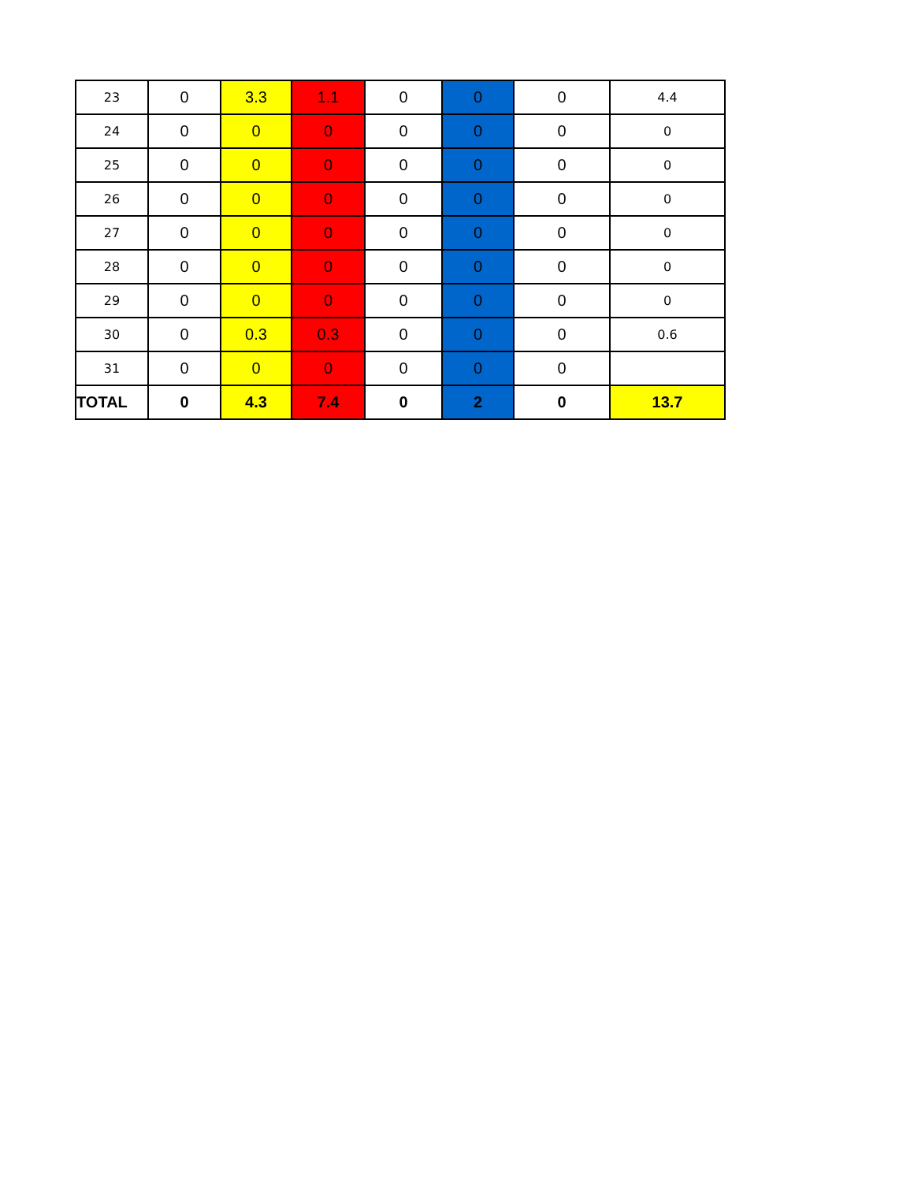| 23 | 0 | 3.3 | 1.1 | 0 | 0 | 0 | 4.4 |
| 24 | 0 | 0 | 0 | 0 | 0 | 0 | 0 |
| 25 | 0 | 0 | 0 | 0 | 0 | 0 | 0 |
| 26 | 0 | 0 | 0 | 0 | 0 | 0 | 0 |
| 27 | 0 | 0 | 0 | 0 | 0 | 0 | 0 |
| 28 | 0 | 0 | 0 | 0 | 0 | 0 | 0 |
| 29 | 0 | 0 | 0 | 0 | 0 | 0 | 0 |
| 30 | 0 | 0.3 | 0.3 | 0 | 0 | 0 | 0.6 |
| 31 | 0 | 0 | 0 | 0 | 0 | 0 | |
| TOTAL | 0 | 4.3 | 7.4 | 0 | 2 | 0 | 13.7 |